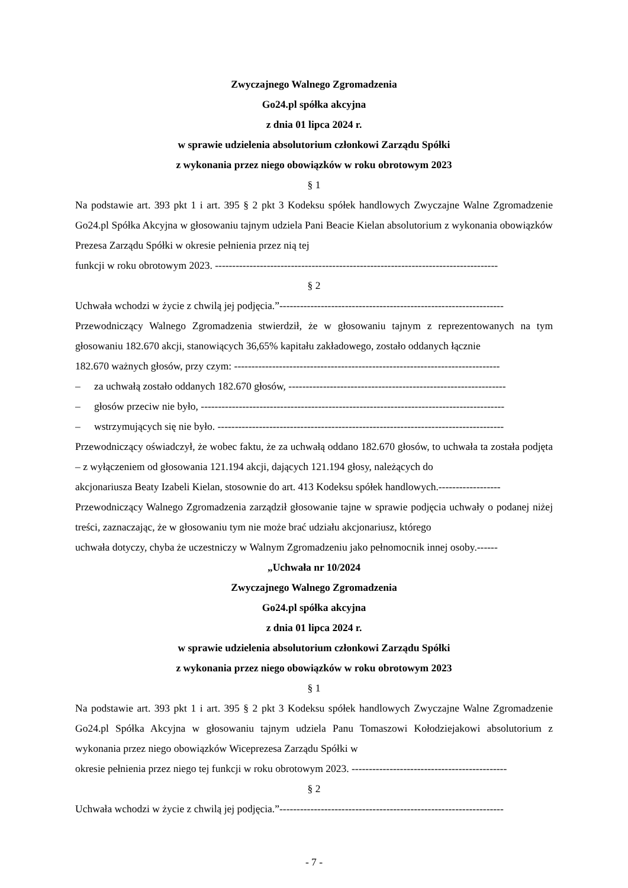Zwyczajnego Walnego Zgromadzenia
Go24.pl spółka akcyjna
z dnia 01 lipca 2024 r.
w sprawie udzielenia absolutorium członkowi Zarządu Spółki
z wykonania przez niego obowiązków w roku obrotowym 2023
§ 1
Na podstawie art. 393 pkt 1 i art. 395 § 2 pkt 3 Kodeksu spółek handlowych Zwyczajne Walne Zgromadzenie Go24.pl Spółka Akcyjna w głosowaniu tajnym udziela Pani Beacie Kielan absolutorium z wykonania obowiązków Prezesa Zarządu Spółki w okresie pełnienia przez nią tej
funkcji w roku obrotowym 2023. ----------------------------------------------------------------------------------
§ 2
Uchwała wchodzi w życie z chwilą jej podjęcia.”-----------------------------------------------------------------
Przewodniczący Walnego Zgromadzenia stwierdził, że w głosowaniu tajnym z reprezentowanych na tym głosowaniu 182.670 akcji, stanowiących 36,65% kapitału zakładowego, zostało oddanych łącznie
182.670 ważnych głosów, przy czym: -----------------------------------------------------------------------------
– za uchwałą zostało oddanych 182.670 głosów, ---------------------------------------------------------------
– głosów przeciw nie było, ----------------------------------------------------------------------------------------
– wstrzymujących się nie było. -----------------------------------------------------------------------------------
Przewodniczący oświadczył, że wobec faktu, że za uchwałą oddano 182.670 głosów, to uchwała ta została podjęta – z wyłączeniem od głosowania 121.194 akcji, dających 121.194 głosy, należących do
akcjonariusza Beaty Izabeli Kielan, stosownie do art. 413 Kodeksu spółek handlowych.------------------
Przewodniczący Walnego Zgromadzenia zarządził głosowanie tajne w sprawie podjęcia uchwały o podanej niżej treści, zaznaczając, że w głosowaniu tym nie może brać udziału akcjonariusz, którego
uchwała dotyczy, chyba że uczestniczy w Walnym Zgromadzeniu jako pełnomocnik innej osoby.------
„Uchwała nr 10/2024
Zwyczajnego Walnego Zgromadzenia
Go24.pl spółka akcyjna
z dnia 01 lipca 2024 r.
w sprawie udzielenia absolutorium członkowi Zarządu Spółki
z wykonania przez niego obowiązków w roku obrotowym 2023
§ 1
Na podstawie art. 393 pkt 1 i art. 395 § 2 pkt 3 Kodeksu spółek handlowych Zwyczajne Walne Zgromadzenie Go24.pl Spółka Akcyjna w głosowaniu tajnym udziela Panu Tomaszowi Kołodziejakowi absolutorium z wykonania przez niego obowiązków Wiceprezesa Zarządu Spółki w
okresie pełnienia przez niego tej funkcji w roku obrotowym 2023. ---------------------------------------------
§ 2
Uchwała wchodzi w życie z chwilą jej podjęcia.”-----------------------------------------------------------------
- 7 -